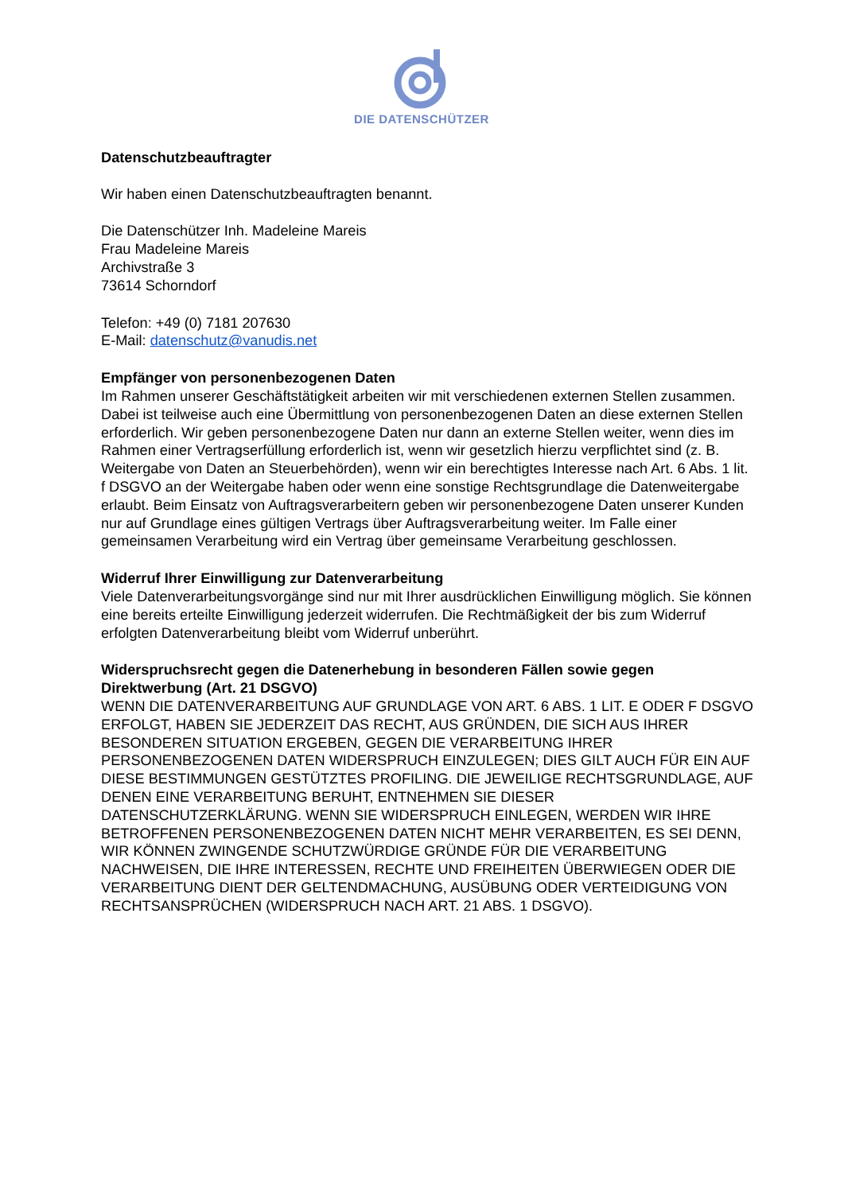DIE DATENSCHÜTZER
Datenschutzbeauftragter
Wir haben einen Datenschutzbeauftragten benannt.
Die Datenschützer Inh. Madeleine Mareis
Frau Madeleine Mareis
Archivstraße 3
73614 Schorndorf
Telefon: +49 (0) 7181 207630
E-Mail: datenschutz@vanudis.net
Empfänger von personenbezogenen Daten
Im Rahmen unserer Geschäftstätigkeit arbeiten wir mit verschiedenen externen Stellen zusammen. Dabei ist teilweise auch eine Übermittlung von personenbezogenen Daten an diese externen Stellen erforderlich. Wir geben personenbezogene Daten nur dann an externe Stellen weiter, wenn dies im Rahmen einer Vertragserfüllung erforderlich ist, wenn wir gesetzlich hierzu verpflichtet sind (z. B. Weitergabe von Daten an Steuerbehörden), wenn wir ein berechtigtes Interesse nach Art. 6 Abs. 1 lit. f DSGVO an der Weitergabe haben oder wenn eine sonstige Rechtsgrundlage die Datenweitergabe erlaubt. Beim Einsatz von Auftragsverarbeitern geben wir personenbezogene Daten unserer Kunden nur auf Grundlage eines gültigen Vertrags über Auftragsverarbeitung weiter. Im Falle einer gemeinsamen Verarbeitung wird ein Vertrag über gemeinsame Verarbeitung geschlossen.
Widerruf Ihrer Einwilligung zur Datenverarbeitung
Viele Datenverarbeitungsvorgänge sind nur mit Ihrer ausdrücklichen Einwilligung möglich. Sie können eine bereits erteilte Einwilligung jederzeit widerrufen. Die Rechtmäßigkeit der bis zum Widerruf erfolgten Datenverarbeitung bleibt vom Widerruf unberührt.
Widerspruchsrecht gegen die Datenerhebung in besonderen Fällen sowie gegen Direktwerbung (Art. 21 DSGVO)
WENN DIE DATENVERARBEITUNG AUF GRUNDLAGE VON ART. 6 ABS. 1 LIT. E ODER F DSGVO ERFOLGT, HABEN SIE JEDERZEIT DAS RECHT, AUS GRÜNDEN, DIE SICH AUS IHRER BESONDEREN SITUATION ERGEBEN, GEGEN DIE VERARBEITUNG IHRER PERSONENBEZOGENEN DATEN WIDERSPRUCH EINZULEGEN; DIES GILT AUCH FÜR EIN AUF DIESE BESTIMMUNGEN GESTÜTZTES PROFILING. DIE JEWEILIGE RECHTSGRUNDLAGE, AUF DENEN EINE VERARBEITUNG BERUHT, ENTNEHMEN SIE DIESER DATENSCHUTZERKLÄRUNG. WENN SIE WIDERSPRUCH EINLEGEN, WERDEN WIR IHRE BETROFFENEN PERSONENBEZOGENEN DATEN NICHT MEHR VERARBEITEN, ES SEI DENN, WIR KÖNNEN ZWINGENDE SCHUTZWÜRDIGE GRÜNDE FÜR DIE VERARBEITUNG NACHWEISEN, DIE IHRE INTERESSEN, RECHTE UND FREIHEITEN ÜBERWIEGEN ODER DIE VERARBEITUNG DIENT DER GELTENDMACHUNG, AUSÜBUNG ODER VERTEIDIGUNG VON RECHTSANSPRÜCHEN (WIDERSPRUCH NACH ART. 21 ABS. 1 DSGVO).